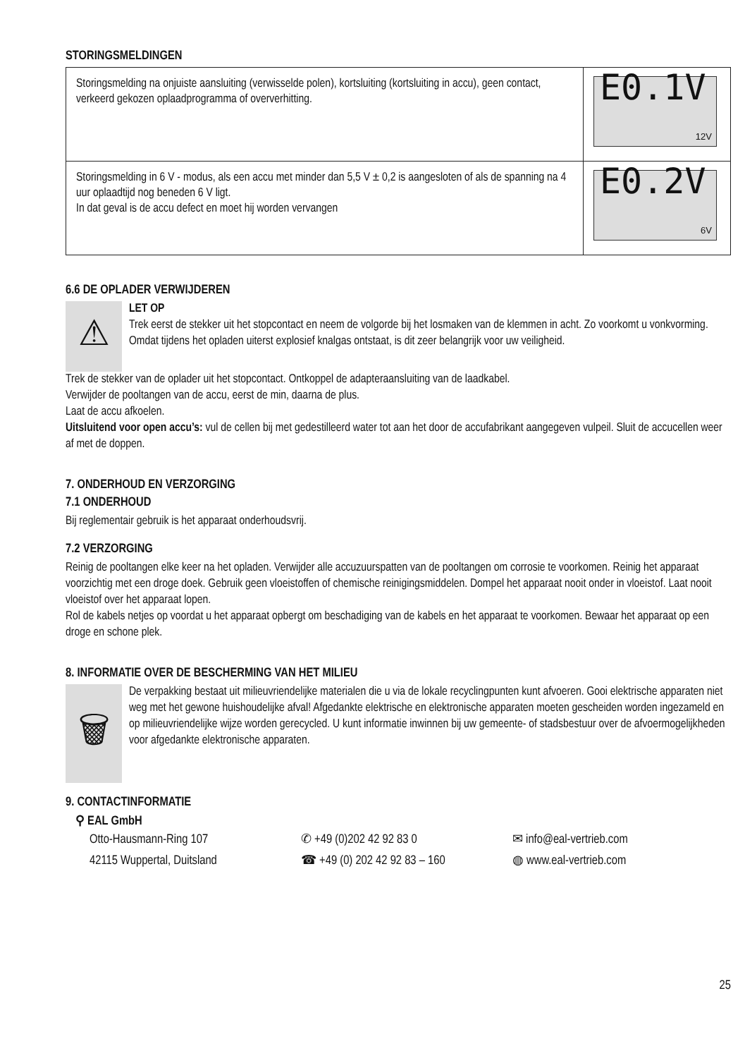STORINGSMELDINGEN
| Storingsmelding na onjuiste aansluiting (verwisselde polen), kortsluiting (kortsluiting in accu), geen contact, verkeerd gekozen oplaadprogramma of oververhitting. | E0.1V 12V |
| Storingsmelding in 6 V - modus, als een accu met minder dan 5,5 V ± 0,2 is aangesloten of als de spanning na 4 uur oplaadtijd nog beneden 6 V ligt. In dat geval is de accu defect en moet hij worden vervangen | E0.2V 6V |
6.6 DE OPLADER VERWIJDEREN
⚠
LET OP
Trek eerst de stekker uit het stopcontact en neem de volgorde bij het losmaken van de klemmen in acht. Zo voorkomt u vonkvorming. Omdat tijdens het opladen uiterst explosief knalgas ontstaat, is dit zeer belangrijk voor uw veiligheid.
Trek de stekker van de oplader uit het stopcontact. Ontkoppel de adapteraansluiting van de laadkabel.
Verwijder de pooltangen van de accu, eerst de min, daarna de plus.
Laat de accu afkoelen.
Uitsluitend voor open accu’s: vul de cellen bij met gedestilleerd water tot aan het door de accufabrikant aangegeven vulpeil. Sluit de accucellen weer af met de doppen.
7. ONDERHOUD EN VERZORGING
7.1 ONDERHOUD
Bij reglementair gebruik is het apparaat onderhoudsvrij.
7.2 VERZORGING
Reinig de pooltangen elke keer na het opladen. Verwijder alle accuzuurspatten van de pooltangen om corrosie te voorkomen. Reinig het apparaat voorzichtig met een droge doek. Gebruik geen vloeistoffen of chemische reinigingsmiddelen. Dompel het apparaat nooit onder in vloeistof. Laat nooit vloeistof over het apparaat lopen.
Rol de kabels netjes op voordat u het apparaat opbergt om beschadiging van de kabels en het apparaat te voorkomen. Bewaar het apparaat op een droge en schone plek.
8. INFORMATIE OVER DE BESCHERMING VAN HET MILIEU
🗑
De verpakking bestaat uit milieuvriendelijke materialen die u via de lokale recyclingpunten kunt afvoeren. Gooi elektrische apparaten niet weg met het gewone huishoudelijke afval! Afgedankte elektrische en elektronische apparaten moeten gescheiden worden ingezameld en op milieuvriendelijke wijze worden gerecycled. U kunt informatie inwinnen bij uw gemeente- of stadsbestuur over de afvoermogelijkheden voor afgedankte elektronische apparaten.
9. CONTACTINFORMATIE
⚲ EAL GmbH
Otto-Hausmann-Ring 107
42115 Wuppertal, Duitsland
✆ +49 (0)202 42 92 83 0
☎ +49 (0) 202 42 92 83 – 160
✉ info@eal-vertrieb.com
◍ www.eal-vertrieb.com
25